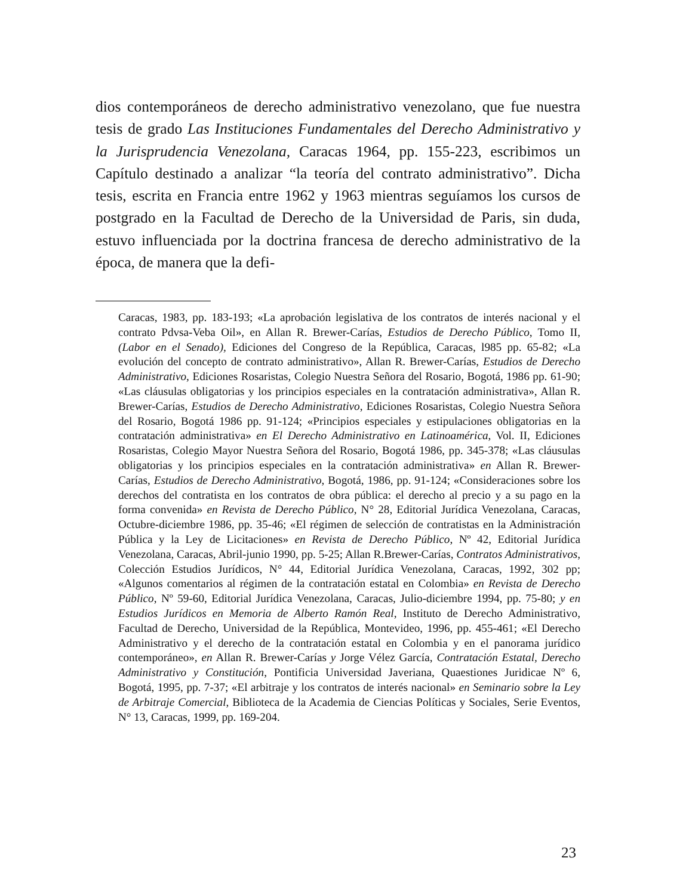dios contemporáneos de derecho administrativo venezolano, que fue nuestra tesis de grado Las Instituciones Fundamentales del Derecho Administrativo y la Jurisprudencia Venezolana, Caracas 1964, pp. 155-223, escribimos un Capítulo destinado a analizar “la teoría del contrato administrativo”. Dicha tesis, escrita en Francia entre 1962 y 1963 mientras seguíamos los cursos de postgrado en la Facultad de Derecho de la Universidad de Paris, sin duda, estuvo influenciada por la doctrina francesa de derecho administrativo de la época, de manera que la defi-
Caracas, 1983, pp. 183-193; «La aprobación legislativa de los contratos de interés nacional y el contrato Pdvsa-Veba Oil», en Allan R. Brewer-Carías, Estudios de Derecho Público, Tomo II, (Labor en el Senado), Ediciones del Congreso de la República, Caracas, l985 pp. 65-82; «La evolución del concepto de contrato administrativo», Allan R. Brewer-Carías, Estudios de Derecho Administrativo, Ediciones Rosaristas, Colegio Nuestra Señora del Rosario, Bogotá, 1986 pp. 61-90; «Las cláusulas obligatorias y los principios especiales en la contratación administrativa», Allan R. Brewer-Carías, Estudios de Derecho Administrativo, Ediciones Rosaristas, Colegio Nuestra Señora del Rosario, Bogotá 1986 pp. 91-124; «Principios especiales y estipulaciones obligatorias en la contratación administrativa» en El Derecho Administrativo en Latinoamérica, Vol. II, Ediciones Rosaristas, Colegio Mayor Nuestra Señora del Rosario, Bogotá 1986, pp. 345-378; «Las cláusulas obligatorias y los principios especiales en la contratación administrativa» en Allan R. Brewer-Carías, Estudios de Derecho Administrativo, Bogotá, 1986, pp. 91-124; «Consideraciones sobre los derechos del contratista en los contratos de obra pública: el derecho al precio y a su pago en la forma convenida» en Revista de Derecho Público, N° 28, Editorial Jurídica Venezolana, Caracas, Octubre-diciembre 1986, pp. 35-46; «El régimen de selección de contratistas en la Administración Pública y la Ley de Licitaciones» en Revista de Derecho Público, Nº 42, Editorial Jurídica Venezolana, Caracas, Abril-junio 1990, pp. 5-25; Allan R.Brewer-Carías, Contratos Administrativos, Colección Estudios Jurídicos, N° 44, Editorial Jurídica Venezolana, Caracas, 1992, 302 pp; «Algunos comentarios al régimen de la contratación estatal en Colombia» en Revista de Derecho Público, Nº 59-60, Editorial Jurídica Venezolana, Caracas, Julio-diciembre 1994, pp. 75-80; y en Estudios Jurídicos en Memoria de Alberto Ramón Real, Instituto de Derecho Administrativo, Facultad de Derecho, Universidad de la República, Montevideo, 1996, pp. 455-461; «El Derecho Administrativo y el derecho de la contratación estatal en Colombia y en el panorama jurídico contemporáneo», en Allan R. Brewer-Carías y Jorge Vélez García, Contratación Estatal, Derecho Administrativo y Constitución, Pontificia Universidad Javeriana, Quaestiones Juridicae Nº 6, Bogotá, 1995, pp. 7-37; «El arbitraje y los contratos de interés nacional» en Seminario sobre la Ley de Arbitraje Comercial, Biblioteca de la Academia de Ciencias Políticas y Sociales, Serie Eventos, N° 13, Caracas, 1999, pp. 169-204.
23